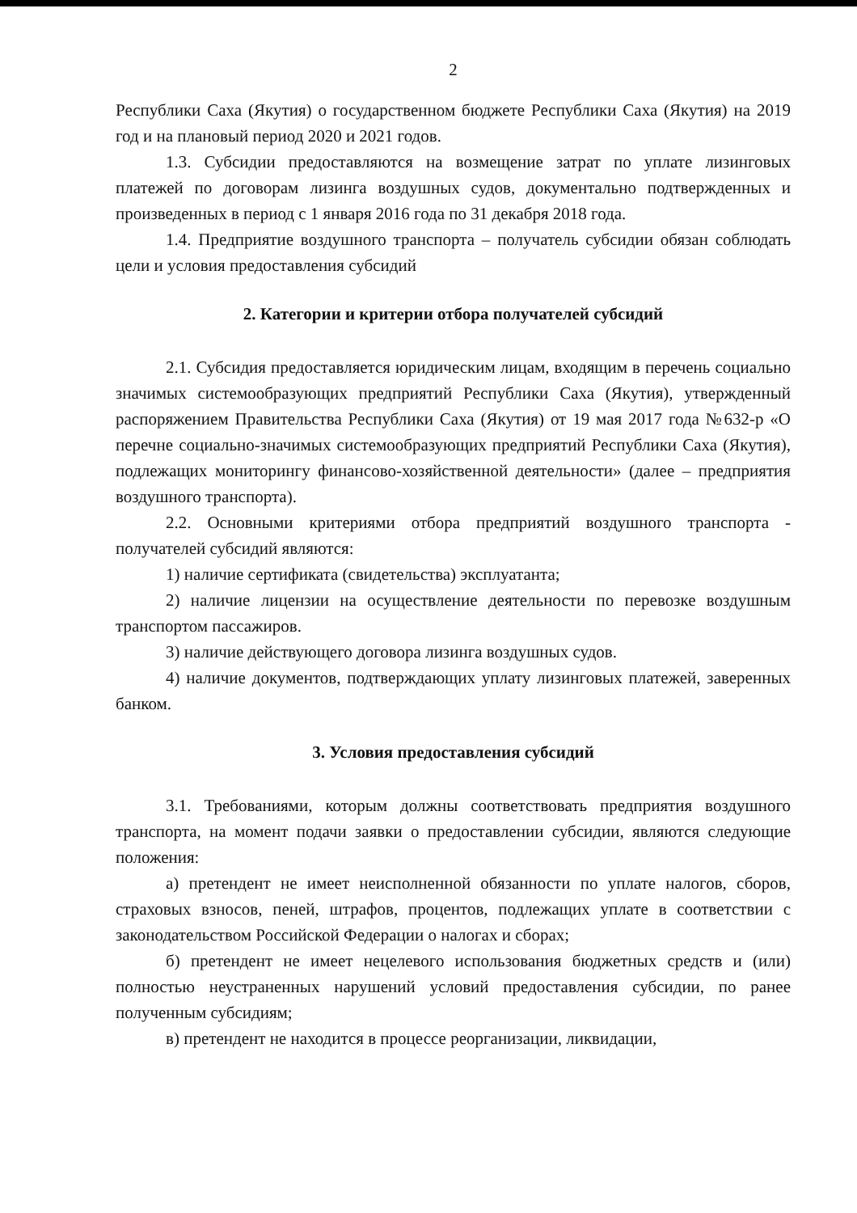2
Республики Саха (Якутия) о государственном бюджете Республики Саха (Якутия) на 2019 год и на плановый период 2020 и 2021 годов.
1.3. Субсидии предоставляются на возмещение затрат по уплате лизинговых платежей по договорам лизинга воздушных судов, документально подтвержденных и произведенных в период с 1 января 2016 года по 31 декабря 2018 года.
1.4. Предприятие воздушного транспорта – получатель субсидии обязан соблюдать цели и условия предоставления субсидий
2. Категории и критерии отбора получателей субсидий
2.1. Субсидия предоставляется юридическим лицам, входящим в перечень социально значимых системообразующих предприятий Республики Саха (Якутия), утвержденный распоряжением Правительства Республики Саха (Якутия) от 19 мая 2017 года №632-р «О перечне социально-значимых системообразующих предприятий Республики Саха (Якутия), подлежащих мониторингу финансово-хозяйственной деятельности» (далее – предприятия воздушного транспорта).
2.2. Основными критериями отбора предприятий воздушного транспорта - получателей субсидий являются:
1) наличие сертификата (свидетельства) эксплуатанта;
2) наличие лицензии на осуществление деятельности по перевозке воздушным транспортом пассажиров.
3) наличие действующего договора лизинга воздушных судов.
4) наличие документов, подтверждающих уплату лизинговых платежей, заверенных банком.
3. Условия предоставления субсидий
3.1. Требованиями, которым должны соответствовать предприятия воздушного транспорта, на момент подачи заявки о предоставлении субсидии, являются следующие положения:
а) претендент не имеет неисполненной обязанности по уплате налогов, сборов, страховых взносов, пеней, штрафов, процентов, подлежащих уплате в соответствии с законодательством Российской Федерации о налогах и сборах;
б) претендент не имеет нецелевого использования бюджетных средств и (или) полностью неустраненных нарушений условий предоставления субсидии, по ранее полученным субсидиям;
в) претендент не находится в процессе реорганизации, ликвидации,